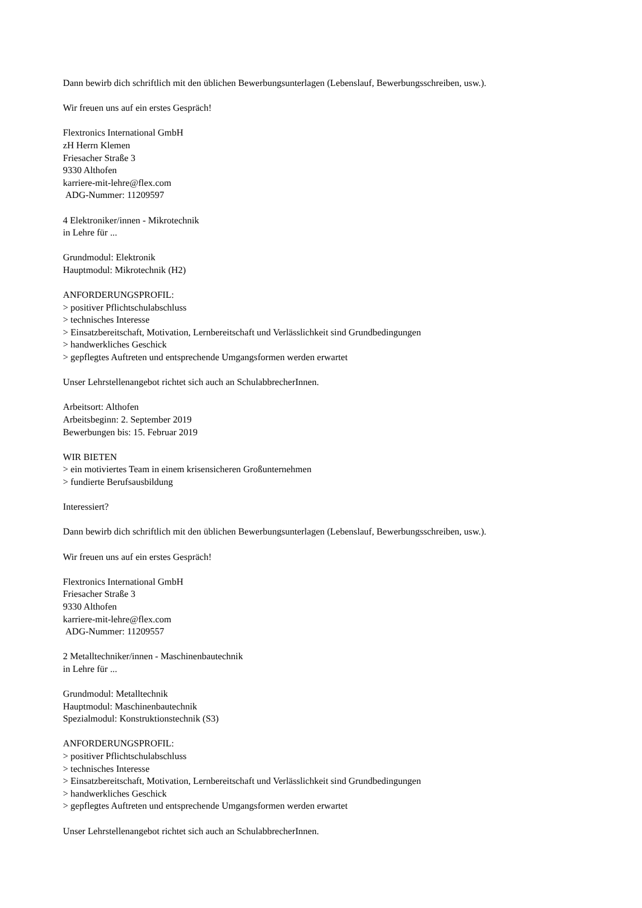Dann bewirb dich schriftlich mit den üblichen Bewerbungsunterlagen (Lebenslauf, Bewerbungsschreiben, usw.).
Wir freuen uns auf ein erstes Gespräch!
Flextronics International GmbH
zH Herrn Klemen
Friesacher Straße 3
9330 Althofen
karriere-mit-lehre@flex.com
ADG-Nummer: 11209597
4 Elektroniker/innen - Mikrotechnik
in Lehre für ...
Grundmodul: Elektronik
Hauptmodul: Mikrotechnik (H2)
ANFORDERUNGSPROFIL:
> positiver Pflichtschulabschluss
> technisches Interesse
> Einsatzbereitschaft, Motivation, Lernbereitschaft und Verlässlichkeit sind Grundbedingungen
> handwerkliches Geschick
> gepflegtes Auftreten und entsprechende Umgangsformen werden erwartet
Unser Lehrstellenangebot richtet sich auch an SchulabbrecherInnen.
Arbeitsort: Althofen
Arbeitsbeginn: 2. September 2019
Bewerbungen bis: 15. Februar 2019
WIR BIETEN
> ein motiviertes Team in einem krisensicheren Großunternehmen
> fundierte Berufsausbildung
Interessiert?
Dann bewirb dich schriftlich mit den üblichen Bewerbungsunterlagen (Lebenslauf, Bewerbungsschreiben, usw.).
Wir freuen uns auf ein erstes Gespräch!
Flextronics International GmbH
Friesacher Straße 3
9330 Althofen
karriere-mit-lehre@flex.com
ADG-Nummer: 11209557
2 Metalltechniker/innen - Maschinenbautechnik
in Lehre für ...
Grundmodul: Metalltechnik
Hauptmodul: Maschinenbautechnik
Spezialmodul: Konstruktionstechnik (S3)
ANFORDERUNGSPROFIL:
> positiver Pflichtschulabschluss
> technisches Interesse
> Einsatzbereitschaft, Motivation, Lernbereitschaft und Verlässlichkeit sind Grundbedingungen
> handwerkliches Geschick
> gepflegtes Auftreten und entsprechende Umgangsformen werden erwartet
Unser Lehrstellenangebot richtet sich auch an SchulabbrecherInnen.